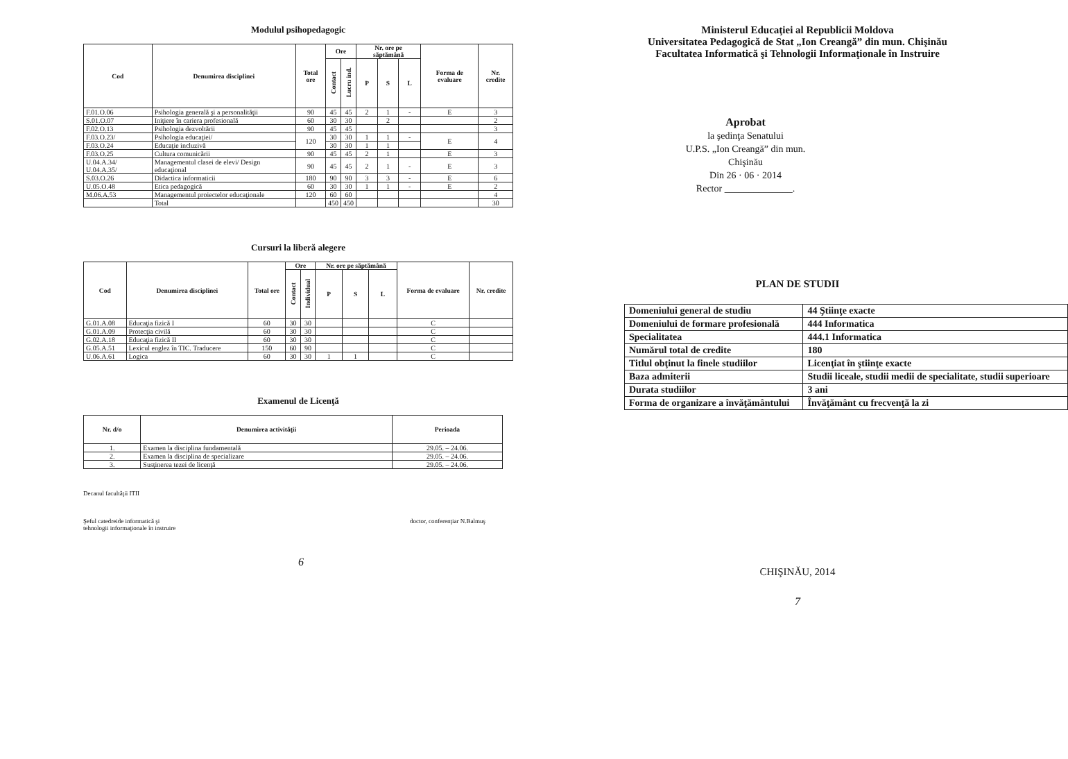Modulul psihopedagogic
| Cod | Denumirea disciplinei | Total ore | Ore | | Nr. ore pe săptămână | | | Forma de evaluare | Nr. credite |
| --- | --- | --- | --- | --- | --- | --- | --- | --- | --- |
| | | | Contact | Lucru ind. | P | S | L | | |
| F.01.O.06 | Psihologia generală şi a personalităţii | 90 | 45 | 45 | 2 | 1 | - | E | 3 |
| S.01.O.07 | Iniţiere în cariera profesională | 60 | 30 | 30 | | 2 | | | 2 |
| F.02.O.13 | Psihologia dezvoltării | 90 | 45 | 45 | | | | | 3 |
| F.03.O.23/ | Psihologia educaţiei/ | 120 | 30 | 30 | 1 | 1 | - | E | 4 |
| F.03.O.24 | Educaţie incluzivă | | 30 | 30 | 1 | 1 | | | |
| F.03.O.25 | Cultura comunicării | 90 | 45 | 45 | 2 | 1 | | E | 3 |
| U.04.A.34/ U.04.A.35/ | Managementul clasei de elevi/ Design educaţional | 90 | 45 | 45 | 2 | 1 | - | E | 3 |
| S.03.O.26 | Didactica informaticii | 180 | 90 | 90 | 3 | 3 | - | E | 6 |
| U.05.O.48 | Etica pedagogică | 60 | 30 | 30 | 1 | 1 | - | E | 2 |
| M.06.A.53 | Managementul proiectelor educaţionale | 120 | 60 | 60 | | | | | 4 |
| | Total | | 450 | 450 | | | | | 30 |
Cursuri la liberă alegere
| Cod | Denumirea disciplinei | Total ore | Ore | | Nr. ore pe săptămână | | | Forma de evaluare | Nr. credite |
| --- | --- | --- | --- | --- | --- | --- | --- | --- | --- |
| | | | Contact | Individual | P | S | L | | |
| G.01.A.08 | Educaţia fizică I | 60 | 30 | 30 | | | | C | |
| G.01.A.09 | Protecţia civilă | 60 | 30 | 30 | | | | C | |
| G.02.A.18 | Educaţia fizică II | 60 | 30 | 30 | | | | C | |
| G.05.A.51 | Lexicul englez în TIC. Traducere | 150 | 60 | 90 | | | | C | |
| U.06.A.61 | Logica | 60 | 30 | 30 | 1 | 1 | | C | |
Examenul de Licenţă
| Nr. d/o | Denumirea activităţii | Perioada |
| --- | --- | --- |
| 1. | Examen la disciplina fundamentală | 29.05. – 24.06. |
| 2. | Examen la disciplina de specializare | 29.05. – 24.06. |
| 3. | Susţinerea tezei de licenţă | 29.05. – 24.06. |
Decanul facultăţii ITII
Şeful catedreide informatică şi
tehnologii informaţionale în instruire doctor, conferenţiar N.Balmuş
6
Ministerul Educaţiei al Republicii Moldova
Universitatea Pedagogică de Stat „Ion Creangă” din mun. Chişinău
Facultatea Informatică şi Tehnologii Informaţionale în Instruire
Aprobat
la şedinţa Senatului
U.P.S. „Ion Creangă” din mun.
Chişinău
Din 26 · 06 · 2014
Rector ______________.
PLAN DE STUDII
| Domeniului general de studiu | 44 Ştiinţe exacte |
| Domeniului de formare profesională | 444 Informatica |
| Specialitatea | 444.1 Informatica |
| Numărul total de credite | 180 |
| Titlul obţinut la finele studiilor | Licenţiat în ştiinţe exacte |
| Baza admiterii | Studii liceale, studii medii de specialitate, studii superioare |
| Durata studiilor | 3 ani |
| Forma de organizare a învăţământului | Învăţământ cu frecvenţă la zi |
CHIŞINĂU, 2014
7